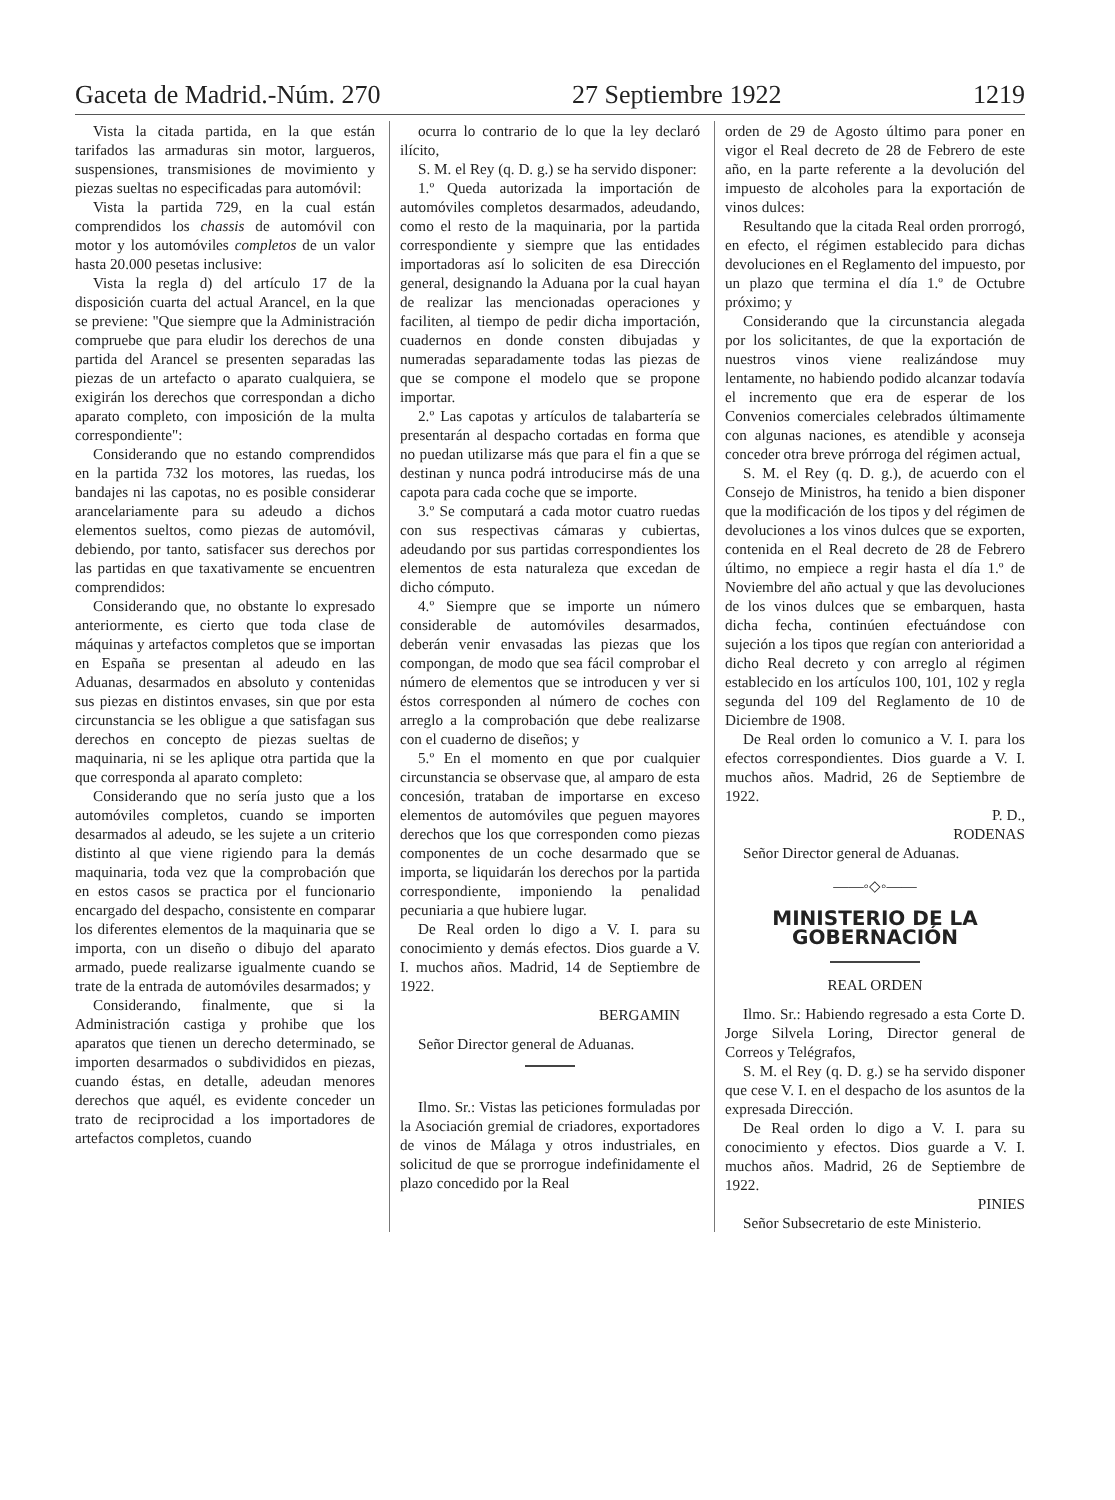Gaceta de Madrid.-Núm. 270 27 Septiembre 1922 1219
Vista la citada partida, en la que están tarifados las armaduras sin motor, largueros, suspensiones, transmisiones de movimiento y piezas sueltas no especificadas para automóvil:
Vista la partida 729, en la cual están comprendidos los chassis de automóvil con motor y los automóviles completos de un valor hasta 20.000 pesetas inclusive:
Vista la regla d) del artículo 17 de la disposición cuarta del actual Arancel, en la que se previene: "Que siempre que la Administración compruebe que para eludir los derechos de una partida del Arancel se presenten separadas las piezas de un artefacto o aparato cualquiera, se exigirán los derechos que correspondan a dicho aparato completo, con imposición de la multa correspondiente":
Considerando que no estando comprendidos en la partida 732 los motores, las ruedas, los bandajes ni las capotas, no es posible considerar arancelariamente para su adeudo a dichos elementos sueltos, como piezas de automóvil, debiendo, por tanto, satisfacer sus derechos por las partidas en que taxativamente se encuentren comprendidos:
Considerando que, no obstante lo expresado anteriormente, es cierto que toda clase de máquinas y artefactos completos que se importan en España se presentan al adeudo en las Aduanas, desarmados en absoluto y contenidas sus piezas en distintos envases, sin que por esta circunstancia se les obligue a que satisfagan sus derechos en concepto de piezas sueltas de maquinaria, ni se les aplique otra partida que la que corresponda al aparato completo:
Considerando que no sería justo que a los automóviles completos, cuando se importen desarmados al adeudo, se les sujete a un criterio distinto al que viene rigiendo para la demás maquinaria, toda vez que la comprobación que en estos casos se practica por el funcionario encargado del despacho, consistente en comparar los diferentes elementos de la maquinaria que se importa, con un diseño o dibujo del aparato armado, puede realizarse igualmente cuando se trate de la entrada de automóviles desarmados; y
Considerando, finalmente, que si la Administración castiga y prohibe que los aparatos que tienen un derecho determinado, se importen desarmados o subdivididos en piezas, cuando éstas, en detalle, adeudan menores derechos que aquél, es evidente conceder un trato de reciprocidad a los importadores de artefactos completos, cuando
ocurra lo contrario de lo que la ley declaró ilícito,
S. M. el Rey (q. D. g.) se ha servido disponer:
1.º Queda autorizada la importación de automóviles completos desarmados, adeudando, como el resto de la maquinaria, por la partida correspondiente y siempre que las entidades importadoras así lo soliciten de esa Dirección general, designando la Aduana por la cual hayan de realizar las mencionadas operaciones y faciliten, al tiempo de pedir dicha importación, cuadernos en donde consten dibujadas y numeradas separadamente todas las piezas de que se compone el modelo que se propone importar.
2.º Las capotas y artículos de talabartería se presentarán al despacho cortadas en forma que no puedan utilizarse más que para el fin a que se destinan y nunca podrá introducirse más de una capota para cada coche que se importe.
3.º Se computará a cada motor cuatro ruedas con sus respectivas cámaras y cubiertas, adeudando por sus partidas correspondientes los elementos de esta naturaleza que excedan de dicho cómputo.
4.º Siempre que se importe un número considerable de automóviles desarmados, deberán venir envasadas las piezas que los compongan, de modo que sea fácil comprobar el número de elementos que se introducen y ver si éstos corresponden al número de coches con arreglo a la comprobación que debe realizarse con el cuaderno de diseños; y
5.º En el momento en que por cualquier circunstancia se observase que, al amparo de esta concesión, trataban de importarse en exceso elementos de automóviles que peguen mayores derechos que los que corresponden como piezas componentes de un coche desarmado que se importa, se liquidarán los derechos por la partida correspondiente, imponiendo la penalidad pecuniaria a que hubiere lugar.
De Real orden lo digo a V. I. para su conocimiento y demás efectos. Dios guarde a V. I. muchos años. Madrid, 14 de Septiembre de 1922.
BERGAMIN
Señor Director general de Aduanas.
Ilmo. Sr.: Vistas las peticiones formuladas por la Asociación gremial de criadores, exportadores de vinos de Málaga y otros industriales, en solicitud de que se prorrogue indefinidamente el plazo concedido por la Real
orden de 29 de Agosto último para poner en vigor el Real decreto de 28 de Febrero de este año, en la parte referente a la devolución del impuesto de alcoholes para la exportación de vinos dulces:
Resultando que la citada Real orden prorrogó, en efecto, el régimen establecido para dichas devoluciones en el Reglamento del impuesto, por un plazo que termina el día 1.º de Octubre próximo; y
Considerando que la circunstancia alegada por los solicitantes, de que la exportación de nuestros vinos viene realizándose muy lentamente, no habiendo podido alcanzar todavía el incremento que era de esperar de los Convenios comerciales celebrados últimamente con algunas naciones, es atendible y aconseja conceder otra breve prórroga del régimen actual,
S. M. el Rey (q. D. g.), de acuerdo con el Consejo de Ministros, ha tenido a bien disponer que la modificación de los tipos y del régimen de devoluciones a los vinos dulces que se exporten, contenida en el Real decreto de 28 de Febrero último, no empiece a regir hasta el día 1.º de Noviembre del año actual y que las devoluciones de los vinos dulces que se embarquen, hasta dicha fecha, continúen efectuándose con sujeción a los tipos que regían con anterioridad a dicho Real decreto y con arreglo al régimen establecido en los artículos 100, 101, 102 y regla segunda del 109 del Reglamento de 10 de Diciembre de 1908.
De Real orden lo comunico a V. I. para los efectos correspondientes. Dios guarde a V. I. muchos años. Madrid, 26 de Septiembre de 1922.
P. D.,
RODENAS
Señor Director general de Aduanas.
——◦◇◦——
MINISTERIO DE LA GOBERNACIÓN
REAL ORDEN
Ilmo. Sr.: Habiendo regresado a esta Corte D. Jorge Silvela Loring, Director general de Correos y Telégrafos,
S. M. el Rey (q. D. g.) se ha servido disponer que cese V. I. en el despacho de los asuntos de la expresada Dirección.
De Real orden lo digo a V. I. para su conocimiento y efectos. Dios guarde a V. I. muchos años. Madrid, 26 de Septiembre de 1922.
PINIES
Señor Subsecretario de este Ministerio.